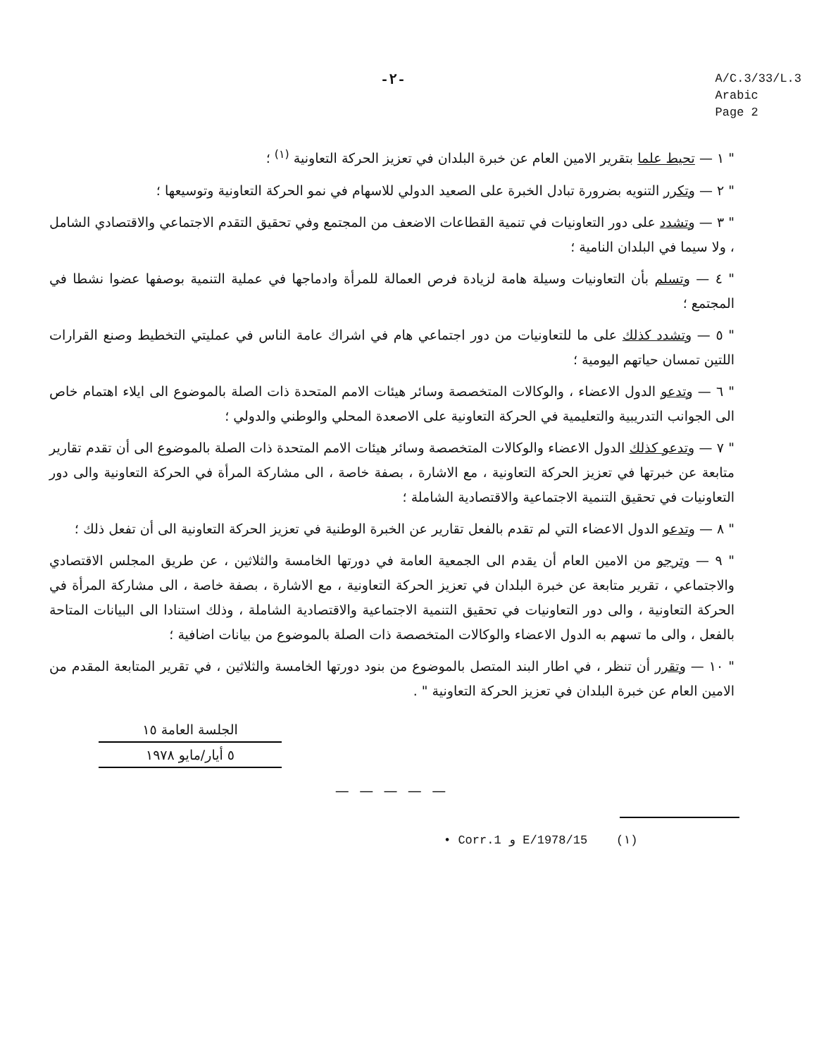-٢- A/C.3/33/L.3
Arabic
Page 2
" ١ — تحيط علما بتقرير الامين العام عن خبرة البلدان في تعزيز الحركة التعاونية <sup>(١)</sup> ؛
" ٢ — وتكرر التنويه بضرورة تبادل الخبرة على الصعيد الدولي للاسهام في نمو الحركة التعاونية وتوسيعها ؛
" ٣ — وتشدد على دور التعاونيات في تنمية القطاعات الاضعف من المجتمع وفي تحقيق التقدم الاجتماعي والاقتصادي الشامل ، ولا سيما في البلدان النامية ؛
" ٤ — وتسلم بأن التعاونيات وسيلة هامة لزيادة فرص العمالة للمرأة وادماجها في عملية التنمية بوصفها عضوا نشطا في المجتمع ؛
" ٥ — وتشدد كذلك على ما للتعاونيات من دور اجتماعي هام في اشراك عامة الناس في عمليتي التخطيط وصنع القرارات اللتين تمسان حياتهم اليومية ؛
" ٦ — وتدعو الدول الاعضاء ، والوكالات المتخصصة وسائر هيئات الامم المتحدة ذات الصلة بالموضوع الى ايلاء اهتمام خاص الى الجوانب التدريبية والتعليمية في الحركة التعاونية على الاصعدة المحلي والوطني والدولي ؛
" ٧ — وتدعو كذلك الدول الاعضاء والوكالات المتخصصة وسائر هيئات الامم المتحدة ذات الصلة بالموضوع الى أن تقدم تقارير متابعة عن خبرتها في تعزيز الحركة التعاونية ، مع الاشارة ، بصفة خاصة ، الى مشاركة المرأة في الحركة التعاونية والى دور التعاونيات في تحقيق التنمية الاجتماعية والاقتصادية الشاملة ؛
" ٨ — وتدعو الدول الاعضاء التي لم تقدم بالفعل تقارير عن الخبرة الوطنية في تعزيز الحركة التعاونية الى أن تفعل ذلك ؛
" ٩ — وترجو من الامين العام أن يقدم الى الجمعية العامة في دورتها الخامسة والثلاثين ، عن طريق المجلس الاقتصادي والاجتماعي ، تقرير متابعة عن خبرة البلدان في تعزيز الحركة التعاونية ، مع الاشارة ، بصفة خاصة ، الى مشاركة المرأة في الحركة التعاونية ، والى دور التعاونيات في تحقيق التنمية الاجتماعية والاقتصادية الشاملة ، وذلك استنادا الى البيانات المتاحة بالفعل ، والى ما تسهم به الدول الاعضاء والوكالات المتخصصة ذات الصلة بالموضوع من بيانات اضافية ؛
" ١٠ — وتقرر أن تنظر ، في اطار البند المتصل بالموضوع من بنود دورتها الخامسة والثلاثين ، في تقرير المتابعة المقدم من الامين العام عن خبرة البلدان في تعزيز الحركة التعاونية " .
الجلسة العامة ١٥
٥ أيار/مايو ١٩٧٨
— — — — —
• Corr.1 و E/1978/15 (١)